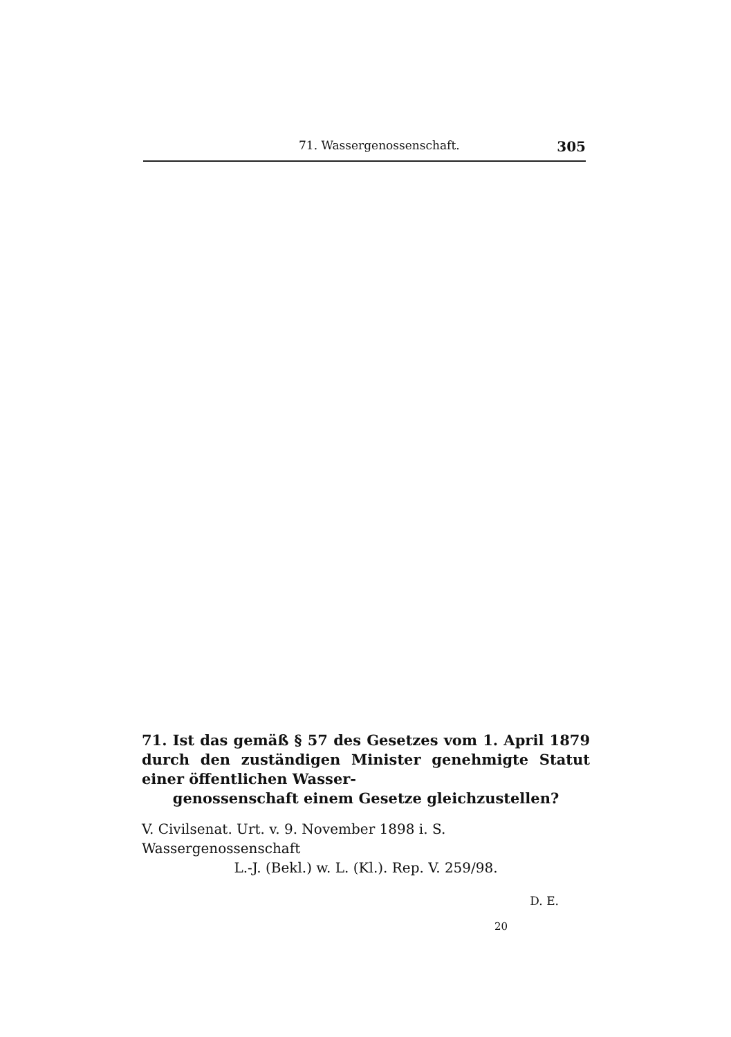71. Wassergenossenschaft. 305
71. Ist das gemäß § 57 des Gesetzes vom 1. April 1879 durch den zuständigen Minister genehmigte Statut einer öffentlichen Wasser-
genossenschaft einem Gesetze gleichzustellen?
V. Civilsenat. Urt. v. 9. November 1898 i. S. Wassergenossenschaft
L.-J. (Bekl.) w. L. (Kl.). Rep. V. 259/98.
D. E.
20